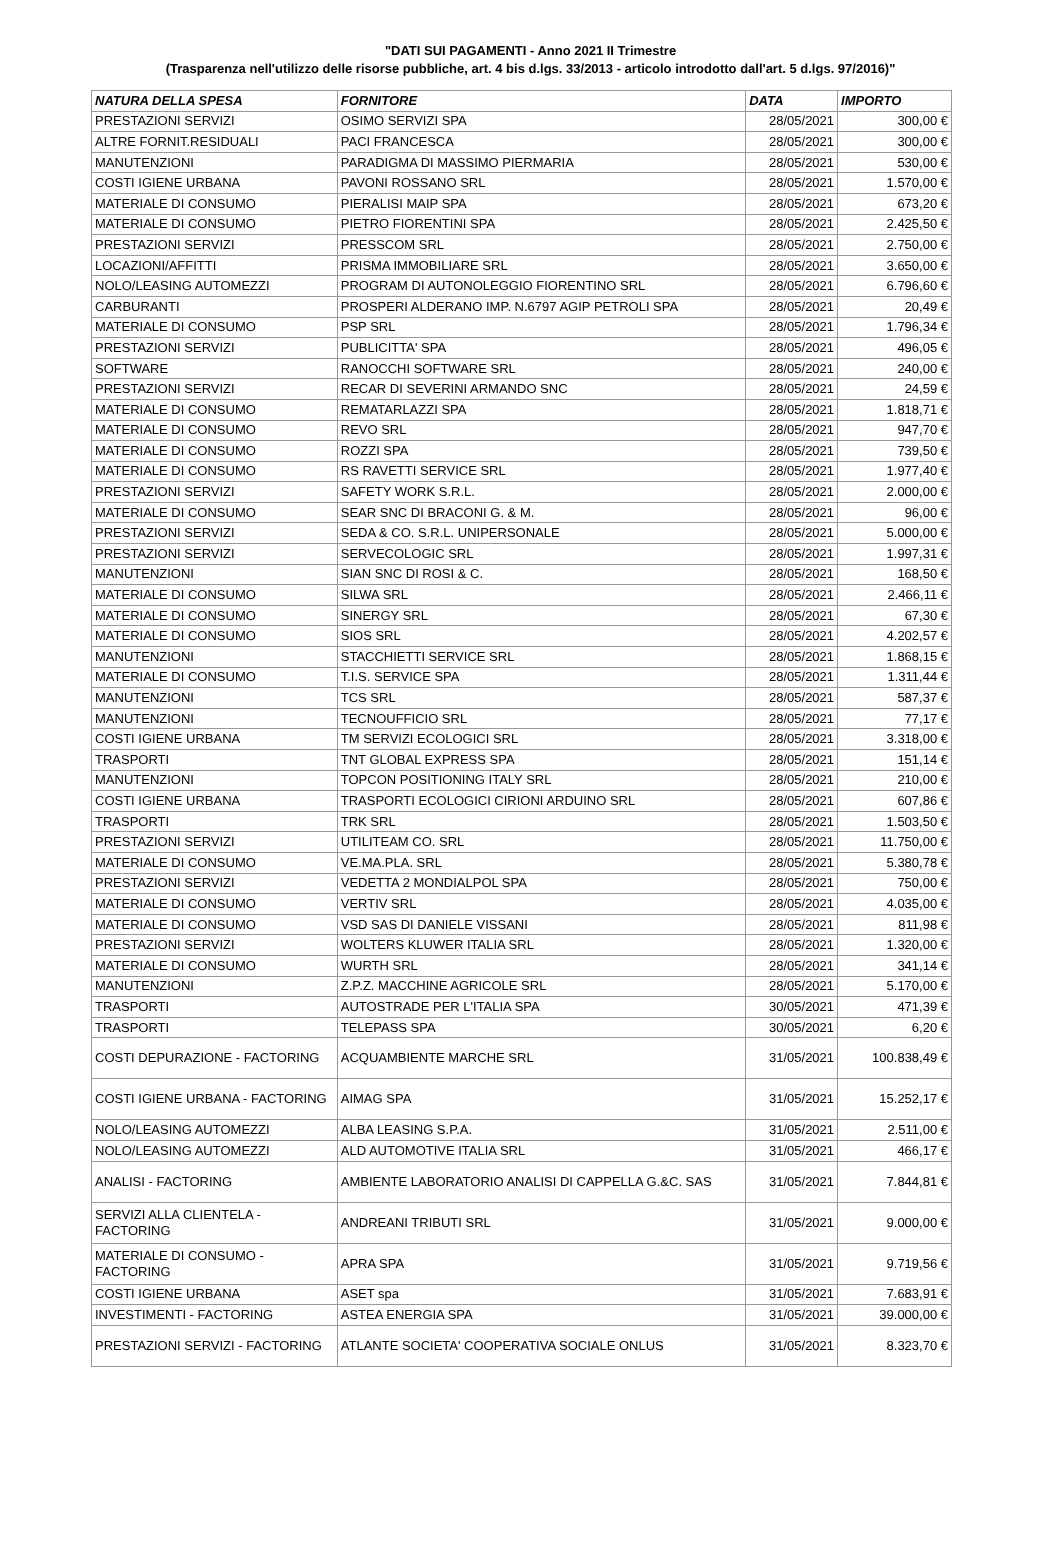"DATI SUI PAGAMENTI - Anno 2021 II Trimestre
(Trasparenza nell'utilizzo delle risorse pubbliche, art. 4 bis d.lgs. 33/2013 - articolo introdotto dall'art. 5 d.lgs. 97/2016)"
| NATURA DELLA SPESA | FORNITORE | DATA | IMPORTO |
| --- | --- | --- | --- |
| PRESTAZIONI SERVIZI | OSIMO SERVIZI SPA | 28/05/2021 | 300,00 € |
| ALTRE FORNIT.RESIDUALI | PACI FRANCESCA | 28/05/2021 | 300,00 € |
| MANUTENZIONI | PARADIGMA DI MASSIMO PIERMARIA | 28/05/2021 | 530,00 € |
| COSTI IGIENE URBANA | PAVONI ROSSANO SRL | 28/05/2021 | 1.570,00 € |
| MATERIALE DI CONSUMO | PIERALISI MAIP SPA | 28/05/2021 | 673,20 € |
| MATERIALE DI CONSUMO | PIETRO FIORENTINI SPA | 28/05/2021 | 2.425,50 € |
| PRESTAZIONI SERVIZI | PRESSCOM SRL | 28/05/2021 | 2.750,00 € |
| LOCAZIONI/AFFITTI | PRISMA IMMOBILIARE SRL | 28/05/2021 | 3.650,00 € |
| NOLO/LEASING AUTOMEZZI | PROGRAM DI AUTONOLEGGIO FIORENTINO SRL | 28/05/2021 | 6.796,60 € |
| CARBURANTI | PROSPERI ALDERANO IMP. N.6797 AGIP PETROLI SPA | 28/05/2021 | 20,49 € |
| MATERIALE DI CONSUMO | PSP SRL | 28/05/2021 | 1.796,34 € |
| PRESTAZIONI SERVIZI | PUBLICITTA' SPA | 28/05/2021 | 496,05 € |
| SOFTWARE | RANOCCHI SOFTWARE SRL | 28/05/2021 | 240,00 € |
| PRESTAZIONI SERVIZI | RECAR DI SEVERINI ARMANDO SNC | 28/05/2021 | 24,59 € |
| MATERIALE DI CONSUMO | REMATARLAZZI SPA | 28/05/2021 | 1.818,71 € |
| MATERIALE DI CONSUMO | REVO SRL | 28/05/2021 | 947,70 € |
| MATERIALE DI CONSUMO | ROZZI SPA | 28/05/2021 | 739,50 € |
| MATERIALE DI CONSUMO | RS RAVETTI SERVICE SRL | 28/05/2021 | 1.977,40 € |
| PRESTAZIONI SERVIZI | SAFETY WORK S.R.L. | 28/05/2021 | 2.000,00 € |
| MATERIALE DI CONSUMO | SEAR SNC DI BRACONI G. & M. | 28/05/2021 | 96,00 € |
| PRESTAZIONI SERVIZI | SEDA & CO. S.R.L. UNIPERSONALE | 28/05/2021 | 5.000,00 € |
| PRESTAZIONI SERVIZI | SERVECOLOGIC SRL | 28/05/2021 | 1.997,31 € |
| MANUTENZIONI | SIAN SNC DI ROSI & C. | 28/05/2021 | 168,50 € |
| MATERIALE DI CONSUMO | SILWA SRL | 28/05/2021 | 2.466,11 € |
| MATERIALE DI CONSUMO | SINERGY SRL | 28/05/2021 | 67,30 € |
| MATERIALE DI CONSUMO | SIOS SRL | 28/05/2021 | 4.202,57 € |
| MANUTENZIONI | STACCHIETTI SERVICE SRL | 28/05/2021 | 1.868,15 € |
| MATERIALE DI CONSUMO | T.I.S. SERVICE SPA | 28/05/2021 | 1.311,44 € |
| MANUTENZIONI | TCS SRL | 28/05/2021 | 587,37 € |
| MANUTENZIONI | TECNOUFFICIO SRL | 28/05/2021 | 77,17 € |
| COSTI IGIENE URBANA | TM SERVIZI ECOLOGICI SRL | 28/05/2021 | 3.318,00 € |
| TRASPORTI | TNT GLOBAL EXPRESS SPA | 28/05/2021 | 151,14 € |
| MANUTENZIONI | TOPCON POSITIONING ITALY SRL | 28/05/2021 | 210,00 € |
| COSTI IGIENE URBANA | TRASPORTI ECOLOGICI CIRIONI ARDUINO SRL | 28/05/2021 | 607,86 € |
| TRASPORTI | TRK SRL | 28/05/2021 | 1.503,50 € |
| PRESTAZIONI SERVIZI | UTILITEAM CO. SRL | 28/05/2021 | 11.750,00 € |
| MATERIALE DI CONSUMO | VE.MA.PLA. SRL | 28/05/2021 | 5.380,78 € |
| PRESTAZIONI SERVIZI | VEDETTA 2 MONDIALPOL SPA | 28/05/2021 | 750,00 € |
| MATERIALE DI CONSUMO | VERTIV SRL | 28/05/2021 | 4.035,00 € |
| MATERIALE DI CONSUMO | VSD SAS DI DANIELE VISSANI | 28/05/2021 | 811,98 € |
| PRESTAZIONI SERVIZI | WOLTERS KLUWER ITALIA SRL | 28/05/2021 | 1.320,00 € |
| MATERIALE DI CONSUMO | WURTH SRL | 28/05/2021 | 341,14 € |
| MANUTENZIONI | Z.P.Z. MACCHINE AGRICOLE SRL | 28/05/2021 | 5.170,00 € |
| TRASPORTI | AUTOSTRADE PER L'ITALIA SPA | 30/05/2021 | 471,39 € |
| TRASPORTI | TELEPASS SPA | 30/05/2021 | 6,20 € |
| COSTI DEPURAZIONE - FACTORING | ACQUAMBIENTE MARCHE SRL | 31/05/2021 | 100.838,49 € |
| COSTI IGIENE URBANA - FACTORING | AIMAG SPA | 31/05/2021 | 15.252,17 € |
| NOLO/LEASING AUTOMEZZI | ALBA LEASING S.P.A. | 31/05/2021 | 2.511,00 € |
| NOLO/LEASING AUTOMEZZI | ALD AUTOMOTIVE ITALIA SRL | 31/05/2021 | 466,17 € |
| ANALISI - FACTORING | AMBIENTE LABORATORIO ANALISI DI CAPPELLA G.&C. SAS | 31/05/2021 | 7.844,81 € |
| SERVIZI ALLA CLIENTELA - FACTORING | ANDREANI TRIBUTI SRL | 31/05/2021 | 9.000,00 € |
| MATERIALE DI CONSUMO - FACTORING | APRA SPA | 31/05/2021 | 9.719,56 € |
| COSTI IGIENE URBANA | ASET spa | 31/05/2021 | 7.683,91 € |
| INVESTIMENTI - FACTORING | ASTEA ENERGIA SPA | 31/05/2021 | 39.000,00 € |
| PRESTAZIONI SERVIZI - FACTORING | ATLANTE SOCIETA' COOPERATIVA SOCIALE ONLUS | 31/05/2021 | 8.323,70 € |